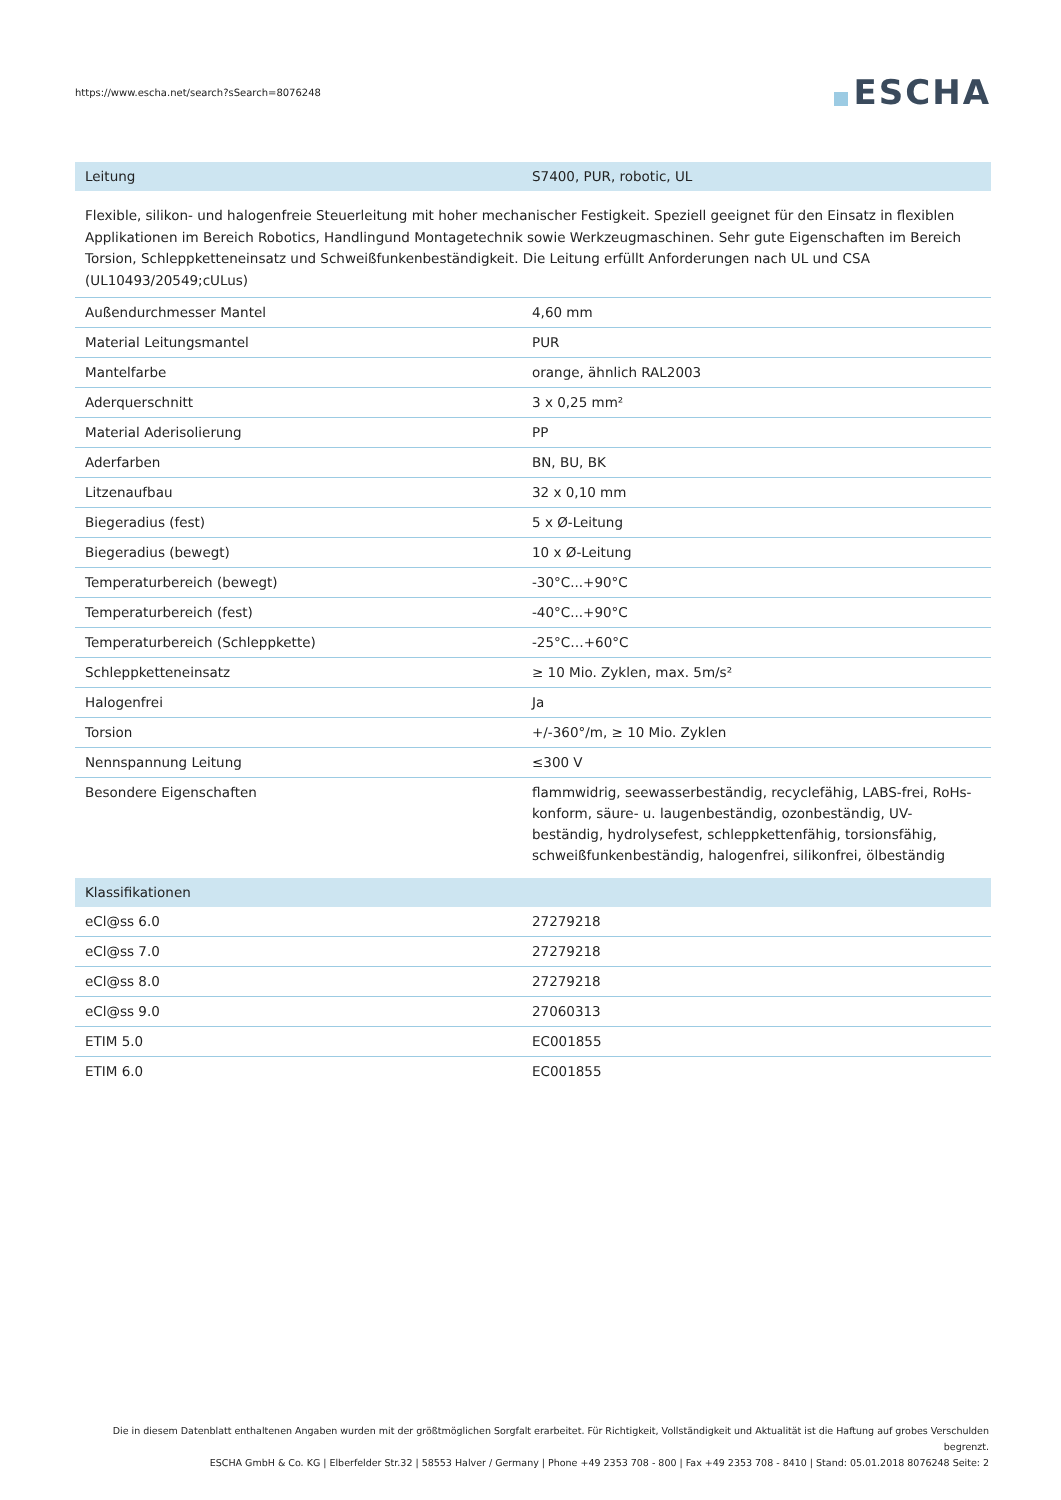https://www.escha.net/search?sSearch=8076248
ESCHA
| Leitung | S7400, PUR, robotic, UL |
Flexible, silikon- und halogenfreie Steuerleitung mit hoher mechanischer Festigkeit. Speziell geeignet für den Einsatz in flexiblen Applikationen im Bereich Robotics, Handlingund Montagetechnik sowie Werkzeugmaschinen. Sehr gute Eigenschaften im Bereich Torsion, Schleppketteneinsatz und Schweißfunkenbeständigkeit. Die Leitung erfüllt Anforderungen nach UL und CSA (UL10493/20549;cULus)
| Außendurchmesser Mantel | 4,60 mm |
| Material Leitungsmantel | PUR |
| Mantelfarbe | orange, ähnlich RAL2003 |
| Aderquerschnitt | 3 x 0,25 mm² |
| Material Aderisolierung | PP |
| Aderfarben | BN, BU, BK |
| Litzenaufbau | 32 x 0,10 mm |
| Biegeradius (fest) | 5 x Ø-Leitung |
| Biegeradius (bewegt) | 10 x Ø-Leitung |
| Temperaturbereich (bewegt) | -30°C...+90°C |
| Temperaturbereich (fest) | -40°C...+90°C |
| Temperaturbereich (Schleppkette) | -25°C…+60°C |
| Schleppketteneinsatz | ≥ 10 Mio. Zyklen, max. 5m/s² |
| Halogenfrei | Ja |
| Torsion | +/-360°/m, ≥ 10 Mio. Zyklen |
| Nennspannung Leitung | ≤300 V |
| Besondere Eigenschaften | flammwidrig, seewasserbeständig, recyclefähig, LABS-frei, RoHs-konform, säure- u. laugenbeständig, ozonbeständig, UV-beständig, hydrolysefest, schleppkettenfähig, torsionsfähig, schweißfunkenbeständig, halogenfrei, silikonfrei, ölbeständig |
| Klassifikationen | |
| eCl@ss 6.0 | 27279218 |
| eCl@ss 7.0 | 27279218 |
| eCl@ss 8.0 | 27279218 |
| eCl@ss 9.0 | 27060313 |
| ETIM 5.0 | EC001855 |
| ETIM 6.0 | EC001855 |
Die in diesem Datenblatt enthaltenen Angaben wurden mit der größtmöglichen Sorgfalt erarbeitet. Für Richtigkeit, Vollständigkeit und Aktualität ist die Haftung auf grobes Verschulden begrenzt.
ESCHA GmbH & Co. KG | Elberfelder Str.32 | 58553 Halver / Germany | Phone +49 2353 708 - 800 | Fax +49 2353 708 - 8410 | Stand: 05.01.2018 8076248 Seite: 2